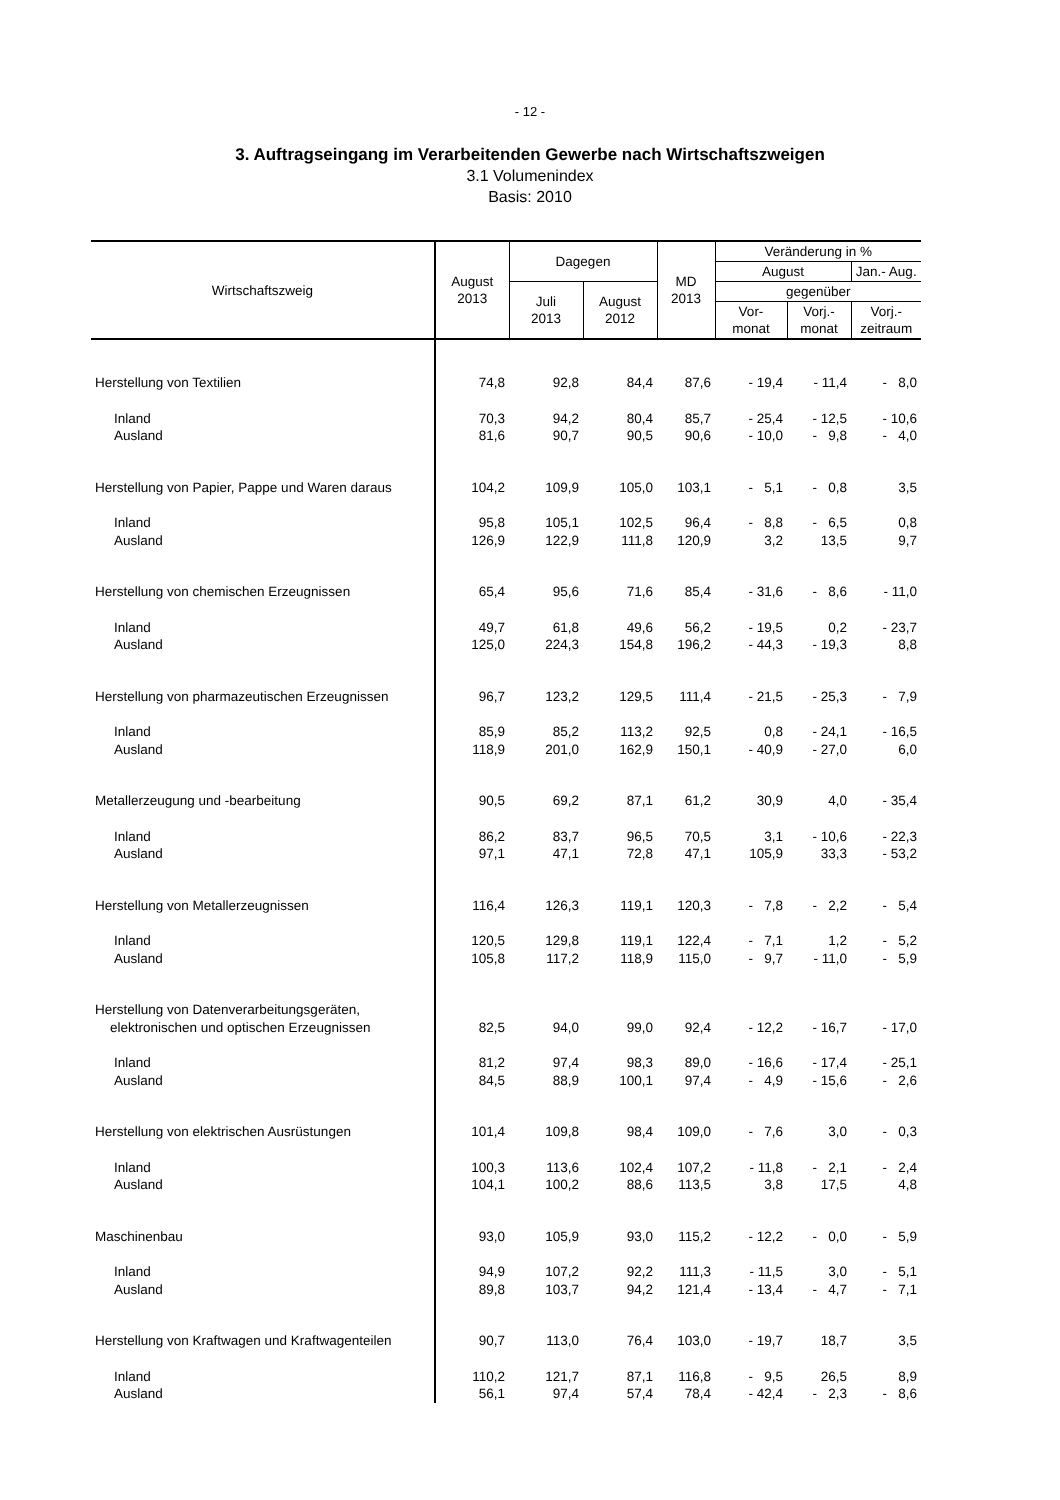- 12 -
3. Auftragseingang im Verarbeitenden Gewerbe nach Wirtschaftszweigen
3.1 Volumenindex
Basis: 2010
| Wirtschaftszweig | August 2013 | Dagegen | | MD 2013 | Veränderung in % | | |
| --- | --- | --- | --- | --- | --- | --- | --- |
| | | | | | August | | Jan.- Aug. |
| | | Juli 2013 | August 2012 | | gegenüber | | |
| | | | | | Vor- monat | Vorj.- monat | Vorj.- zeitraum |
| Herstellung von Textilien | 74,8 | 92,8 | 84,4 | 87,6 | - 19,4 | - 11,4 | - 8,0 |
| Inland | 70,3 | 94,2 | 80,4 | 85,7 | - 25,4 | - 12,5 | - 10,6 |
| Ausland | 81,6 | 90,7 | 90,5 | 90,6 | - 10,0 | - 9,8 | - 4,0 |
| Herstellung von Papier, Pappe und Waren daraus | 104,2 | 109,9 | 105,0 | 103,1 | - 5,1 | - 0,8 | 3,5 |
| Inland | 95,8 | 105,1 | 102,5 | 96,4 | - 8,8 | - 6,5 | 0,8 |
| Ausland | 126,9 | 122,9 | 111,8 | 120,9 | 3,2 | 13,5 | 9,7 |
| Herstellung von chemischen Erzeugnissen | 65,4 | 95,6 | 71,6 | 85,4 | - 31,6 | - 8,6 | - 11,0 |
| Inland | 49,7 | 61,8 | 49,6 | 56,2 | - 19,5 | 0,2 | - 23,7 |
| Ausland | 125,0 | 224,3 | 154,8 | 196,2 | - 44,3 | - 19,3 | 8,8 |
| Herstellung von pharmazeutischen Erzeugnissen | 96,7 | 123,2 | 129,5 | 111,4 | - 21,5 | - 25,3 | - 7,9 |
| Inland | 85,9 | 85,2 | 113,2 | 92,5 | 0,8 | - 24,1 | - 16,5 |
| Ausland | 118,9 | 201,0 | 162,9 | 150,1 | - 40,9 | - 27,0 | 6,0 |
| Metallerzeugung und -bearbeitung | 90,5 | 69,2 | 87,1 | 61,2 | 30,9 | 4,0 | - 35,4 |
| Inland | 86,2 | 83,7 | 96,5 | 70,5 | 3,1 | - 10,6 | - 22,3 |
| Ausland | 97,1 | 47,1 | 72,8 | 47,1 | 105,9 | 33,3 | - 53,2 |
| Herstellung von Metallerzeugnissen | 116,4 | 126,3 | 119,1 | 120,3 | - 7,8 | - 2,2 | - 5,4 |
| Inland | 120,5 | 129,8 | 119,1 | 122,4 | - 7,1 | 1,2 | - 5,2 |
| Ausland | 105,8 | 117,2 | 118,9 | 115,0 | - 9,7 | - 11,0 | - 5,9 |
| Herstellung von Datenverarbeitungsgeräten, elektronischen und optischen Erzeugnissen | 82,5 | 94,0 | 99,0 | 92,4 | - 12,2 | - 16,7 | - 17,0 |
| Inland | 81,2 | 97,4 | 98,3 | 89,0 | - 16,6 | - 17,4 | - 25,1 |
| Ausland | 84,5 | 88,9 | 100,1 | 97,4 | - 4,9 | - 15,6 | - 2,6 |
| Herstellung von elektrischen Ausrüstungen | 101,4 | 109,8 | 98,4 | 109,0 | - 7,6 | 3,0 | - 0,3 |
| Inland | 100,3 | 113,6 | 102,4 | 107,2 | - 11,8 | - 2,1 | - 2,4 |
| Ausland | 104,1 | 100,2 | 88,6 | 113,5 | 3,8 | 17,5 | 4,8 |
| Maschinenbau | 93,0 | 105,9 | 93,0 | 115,2 | - 12,2 | - 0,0 | - 5,9 |
| Inland | 94,9 | 107,2 | 92,2 | 111,3 | - 11,5 | 3,0 | - 5,1 |
| Ausland | 89,8 | 103,7 | 94,2 | 121,4 | - 13,4 | - 4,7 | - 7,1 |
| Herstellung von Kraftwagen und Kraftwagenteilen | 90,7 | 113,0 | 76,4 | 103,0 | - 19,7 | 18,7 | 3,5 |
| Inland | 110,2 | 121,7 | 87,1 | 116,8 | - 9,5 | 26,5 | 8,9 |
| Ausland | 56,1 | 97,4 | 57,4 | 78,4 | - 42,4 | - 2,3 | - 8,6 |